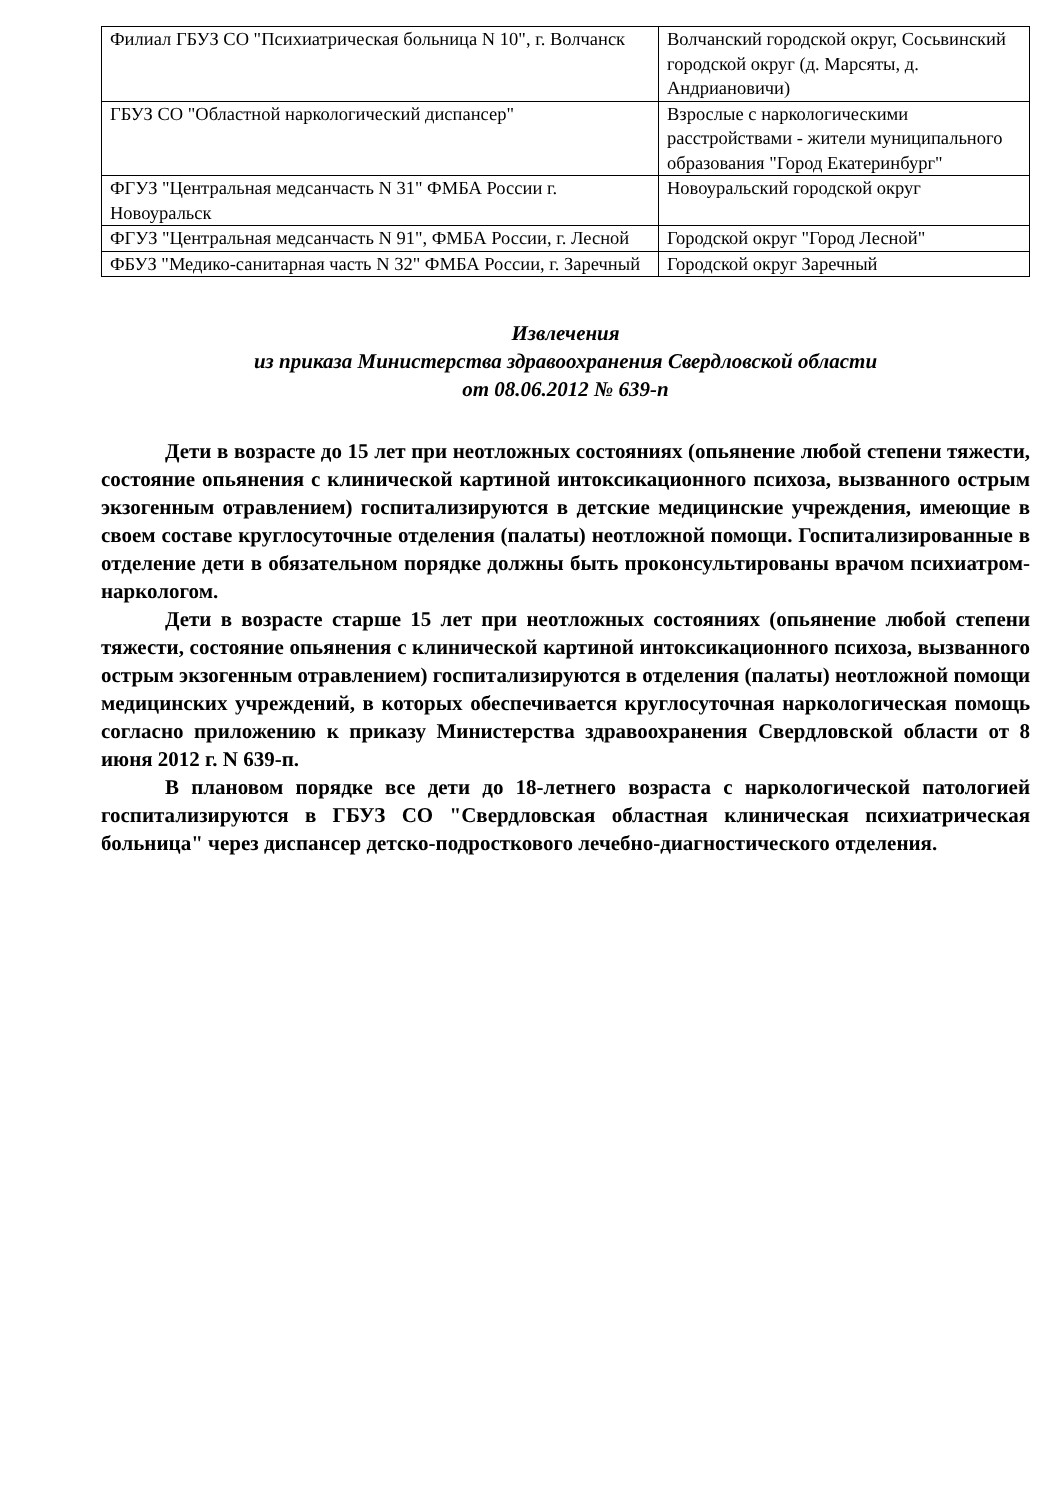| Филиал ГБУЗ СО "Психиатрическая больница N 10", г. Волчанск | Волчанский городской округ, Сосьвинский городской округ (д. Марсяты, д. Андриановичи) |
| ГБУЗ СО "Областной наркологический диспансер" | Взрослые с наркологическими расстройствами - жители муниципального образования "Город Екатеринбург" |
| ФГУЗ "Центральная медсанчасть N 31" ФМБА России г. Новоуральск | Новоуральский городской округ |
| ФГУЗ "Центральная медсанчасть N 91", ФМБА России, г. Лесной | Городской округ "Город Лесной" |
| ФБУЗ "Медико-санитарная часть N 32" ФМБА России, г. Заречный | Городской округ Заречный |
Извлечения
из приказа Министерства здравоохранения Свердловской области
от 08.06.2012 № 639-п
Дети в возрасте до 15 лет при неотложных состояниях (опьянение любой степени тяжести, состояние опьянения с клинической картиной интоксикационного психоза, вызванного острым экзогенным отравлением) госпитализируются в детские медицинские учреждения, имеющие в своем составе круглосуточные отделения (палаты) неотложной помощи. Госпитализированные в отделение дети в обязательном порядке должны быть проконсультированы врачом психиатром-наркологом.
Дети в возрасте старше 15 лет при неотложных состояниях (опьянение любой степени тяжести, состояние опьянения с клинической картиной интоксикационного психоза, вызванного острым экзогенным отравлением) госпитализируются в отделения (палаты) неотложной помощи медицинских учреждений, в которых обеспечивается круглосуточная наркологическая помощь согласно приложению к приказу Министерства здравоохранения Свердловской области от 8 июня 2012 г. N 639-п.
В плановом порядке все дети до 18-летнего возраста с наркологической патологией госпитализируются в ГБУЗ СО "Свердловская областная клиническая психиатрическая больница" через диспансер детско-подросткового лечебно-диагностического отделения.